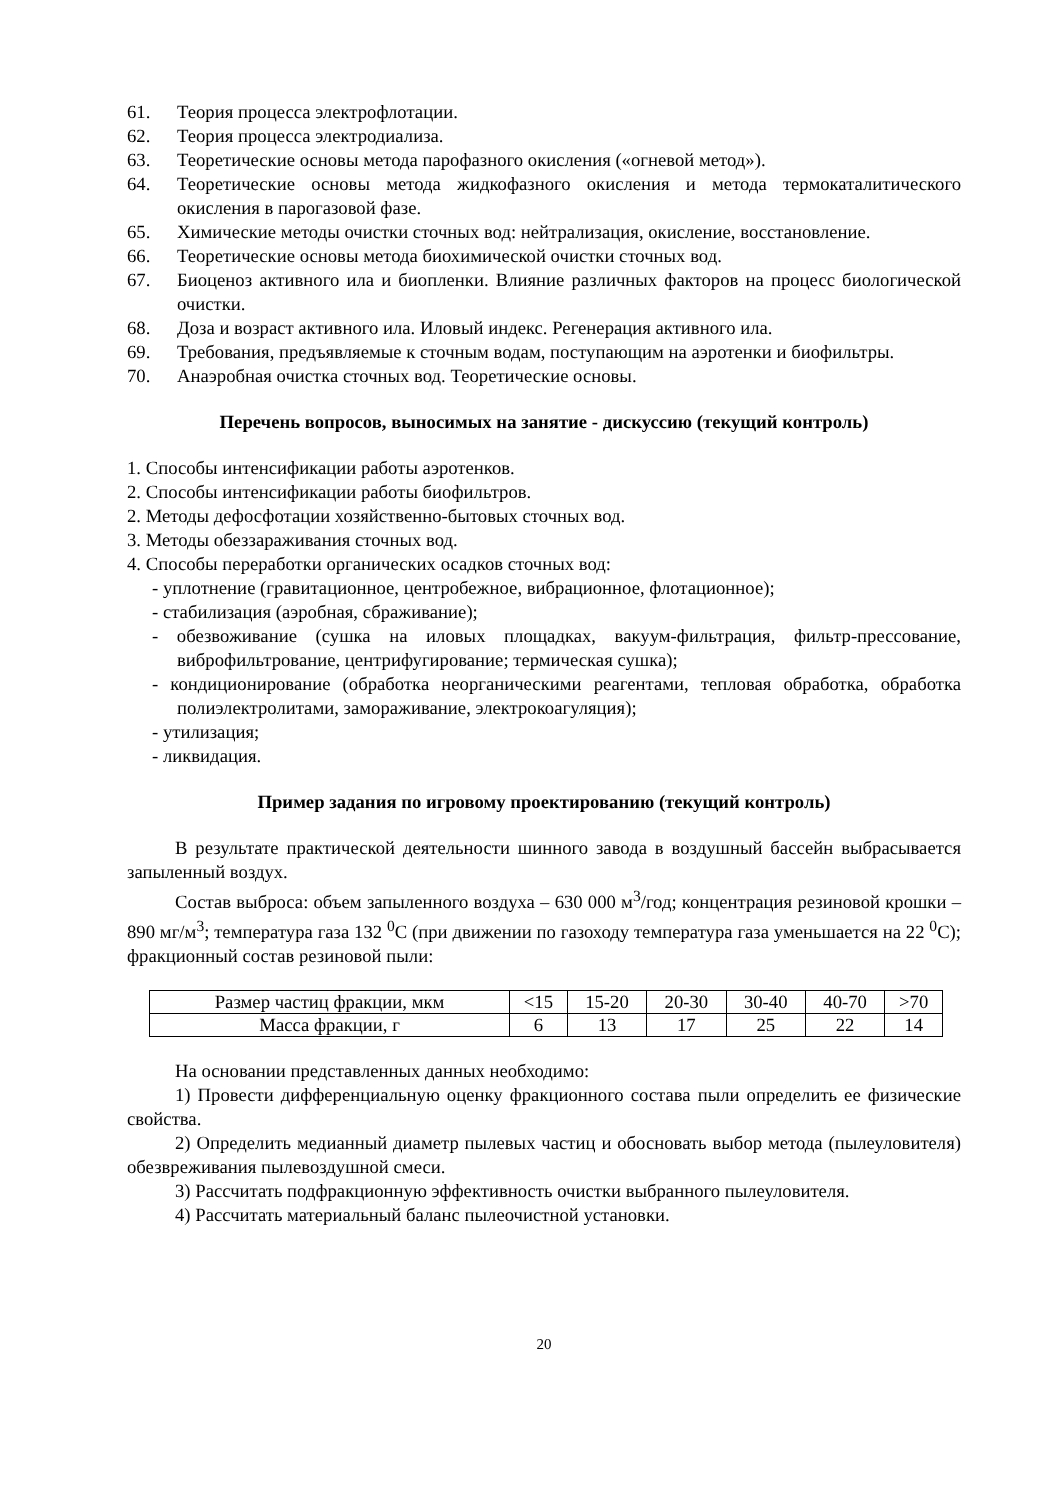61. Теория процесса электрофлотации.
62. Теория процесса электродиализа.
63. Теоретические основы метода парофазного окисления («огневой метод»).
64. Теоретические основы метода жидкофазного окисления и метода термокаталитического окисления в парогазовой фазе.
65. Химические методы очистки сточных вод: нейтрализация, окисление, восстановление.
66. Теоретические основы метода биохимической очистки сточных вод.
67. Биоценоз активного ила и биопленки. Влияние различных факторов на процесс биологической очистки.
68. Доза и возраст активного ила. Иловый индекс. Регенерация активного ила.
69. Требования, предъявляемые к сточным водам, поступающим на аэротенки и биофильтры.
70. Анаэробная очистка сточных вод. Теоретические основы.
Перечень вопросов, выносимых на занятие - дискуссию (текущий контроль)
1. Способы интенсификации работы аэротенков.
2. Способы интенсификации работы биофильтров.
2. Методы дефосфотации хозяйственно-бытовых сточных вод.
3. Методы обеззараживания сточных вод.
4. Способы переработки органических осадков сточных вод:
- уплотнение (гравитационное, центробежное, вибрационное, флотационное);
- стабилизация (аэробная, сбраживание);
- обезвоживание (сушка на иловых площадках, вакуум-фильтрация, фильтр-прессование, виброфильтрование, центрифугирование; термическая сушка);
- кондиционирование (обработка неорганическими реагентами, тепловая обработка, обработка полиэлектролитами, замораживание, электрокоагуляция);
- утилизация;
- ликвидация.
Пример задания по игровому проектированию (текущий контроль)
В результате практической деятельности шинного завода в воздушный бассейн выбрасывается запыленный воздух.
Состав выброса: объем запыленного воздуха – 630 000 м<sup>3</sup>/год; концентрация резиновой крошки – 890 мг/м<sup>3</sup>; температура газа 132 <sup>0</sup>С (при движении по газоходу температура газа уменьшается на 22 <sup>0</sup>С); фракционный состав резиновой пыли:
| Размер частиц фракции, мкм | <15 | 15-20 | 20-30 | 30-40 | 40-70 | >70 |
| Масса фракции, г | 6 | 13 | 17 | 25 | 22 | 14 |
На основании представленных данных необходимо:
1) Провести дифференциальную оценку фракционного состава пыли определить ее физические свойства.
2) Определить медианный диаметр пылевых частиц и обосновать выбор метода (пылеуловителя) обезвреживания пылевоздушной смеси.
3) Рассчитать подфракционную эффективность очистки выбранного пылеуловителя.
4) Рассчитать материальный баланс пылеочистной установки.
20